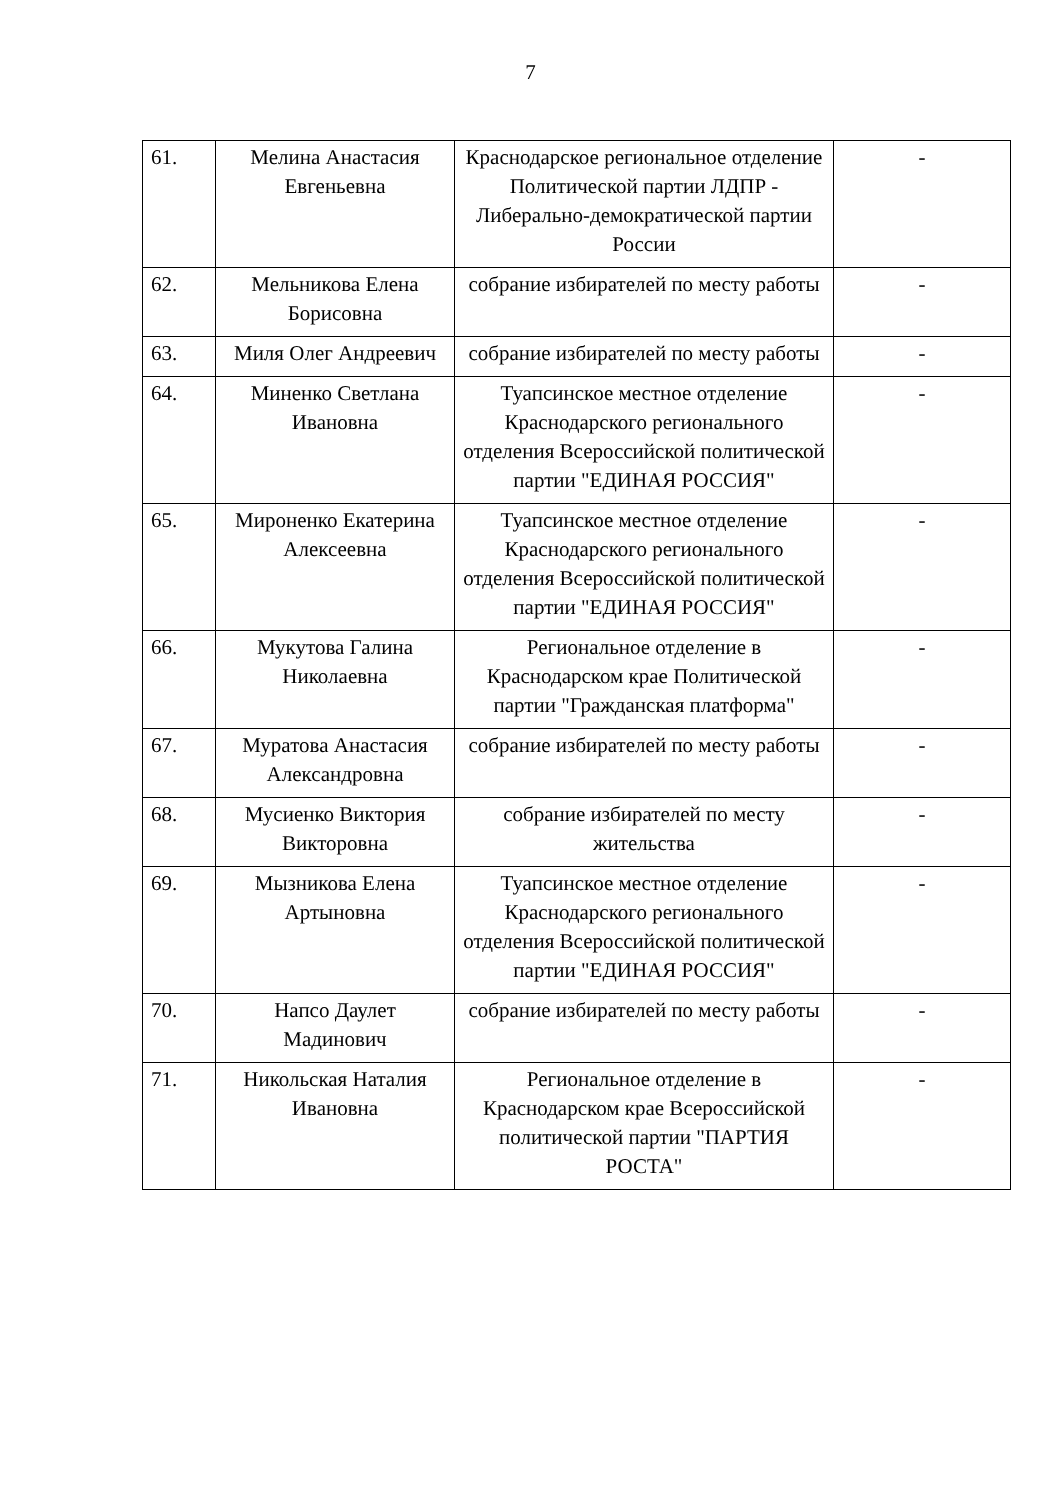7
| 61. | Мелина Анастасия Евгеньевна | Краснодарское региональное отделение Политической партии ЛДПР - Либерально-демократической партии России | - |
| 62. | Мельникова Елена Борисовна | собрание избирателей по месту работы | - |
| 63. | Миля Олег Андреевич | собрание избирателей по месту работы | - |
| 64. | Миненко Светлана Ивановна | Туапсинское местное отделение Краснодарского регионального отделения Всероссийской политической партии "ЕДИНАЯ РОССИЯ" | - |
| 65. | Мироненко Екатерина Алексеевна | Туапсинское местное отделение Краснодарского регионального отделения Всероссийской политической партии "ЕДИНАЯ РОССИЯ" | - |
| 66. | Мукутова Галина Николаевна | Региональное отделение в Краснодарском крае Политической партии "Гражданская платформа" | - |
| 67. | Муратова Анастасия Александровна | собрание избирателей по месту работы | - |
| 68. | Мусиенко Виктория Викторовна | собрание избирателей по месту жительства | - |
| 69. | Мызникова Елена Артыновна | Туапсинское местное отделение Краснодарского регионального отделения Всероссийской политической партии "ЕДИНАЯ РОССИЯ" | - |
| 70. | Напсо Даулет Мадинович | собрание избирателей по месту работы | - |
| 71. | Никольская Наталия Ивановна | Региональное отделение в Краснодарском крае Всероссийской политической партии "ПАРТИЯ РОСТА" | - |